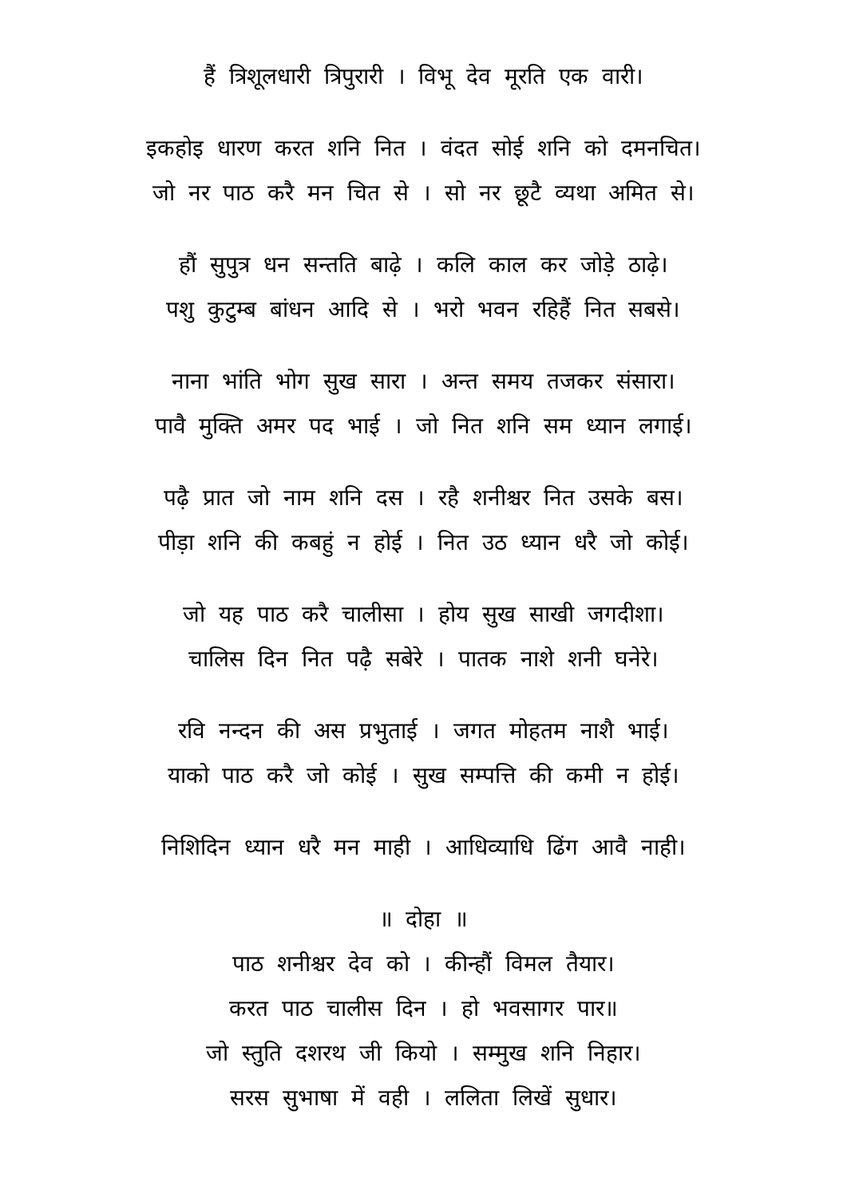हैं त्रिशूलधारी त्रिपुरारी । विभू देव मूरति एक वारी।
इकहोइ धारण करत शनि नित । वंदत सोई शनि को दमनचित।
जो नर पाठ करै मन चित से । सो नर छूटै व्यथा अमित से।
हौं सुपुत्र धन सन्तति बाढ़े । कलि काल कर जोड़े ठाढ़े।
पशु कुटुम्ब बांधन आदि से । भरो भवन रहिहैं नित सबसे।
नाना भांति भोग सुख सारा । अन्त समय तजकर संसारा।
पावै मुक्ति अमर पद भाई । जो नित शनि सम ध्यान लगाई।
पढ़ै प्रात जो नाम शनि दस । रहै शनीश्चर नित उसके बस।
पीड़ा शनि की कबहुं न होई । नित उठ ध्यान धरै जो कोई।
जो यह पाठ करै चालीसा । होय सुख साखी जगदीशा।
चालिस दिन नित पढ़ै सबेरे । पातक नाशे शनी घनेरे।
रवि नन्दन की अस प्रभुताई । जगत मोहतम नाशै भाई।
याको पाठ करै जो कोई । सुख सम्पत्ति की कमी न होई।
निशिदिन ध्यान धरै मन माही । आधिव्याधि ढिंग आवै नाही।
॥ दोहा ॥
पाठ शनीश्चर देव को । कीन्हौं विमल तैयार।
करत पाठ चालीस दिन । हो भवसागर पार॥
जो स्तुति दशरथ जी कियो । सम्मुख शनि निहार।
सरस सुभाषा में वही । ललिता लिखें सुधार।